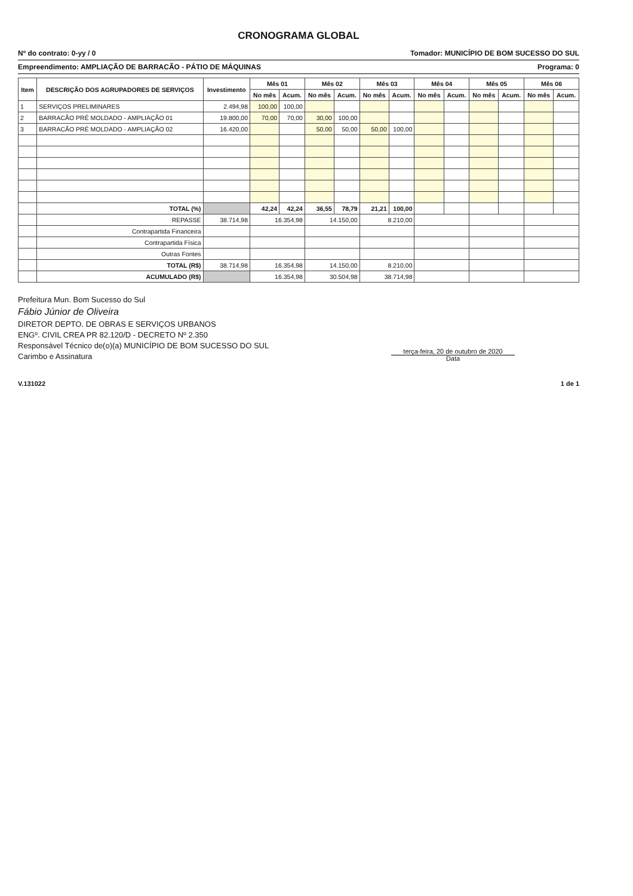CRONOGRAMA GLOBAL
Nº do contrato: 0-yy / 0 Tomador: MUNICÍPIO DE BOM SUCESSO DO SUL
Empreendimento: AMPLIAÇÃO DE BARRACÃO - PÁTIO DE MÁQUINAS Programa: 0
| Item | DESCRIÇÃO DOS AGRUPADORES DE SERVIÇOS | Investimento | Mês 01 | | Mês 02 | | Mês 03 | | Mês 04 | | Mês 05 | | Mês 06 | |
| --- | --- | --- | --- | --- | --- | --- | --- | --- | --- | --- | --- | --- | --- | --- |
| | | | No mês | Acum. | No mês | Acum. | No mês | Acum. | No mês | Acum. | No mês | Acum. | No mês | Acum. |
| 1 | SERVIÇOS PRELIMINARES | 2.494,98 | 100,00 | 100,00 | | | | | | | | | | |
| 2 | BARRACÃO PRÉ MOLDADO - AMPLIAÇÃO 01 | 19.800,00 | 70,00 | 70,00 | 30,00 | 100,00 | | | | | | | | |
| 3 | BARRACÃO PRÉ MOLDADO - AMPLIAÇÃO 02 | 16.420,00 | | | 50,00 | 50,00 | 50,00 | 100,00 | | | | | | |
| | TOTAL (%) | | 42,24 | 42,24 | 36,55 | 78,79 | 21,21 | 100,00 | | | | | | |
| | REPASSE | 38.714,98 | 16.354,98 | | 14.150,00 | | 8.210,00 | | | | | | | |
| | Contrapartida Financeira | | | | | | | | | | | | | |
| | Contrapartida Física | | | | | | | | | | | | | |
| | Outras Fontes | | | | | | | | | | | | | |
| | TOTAL (R$) | 38.714,98 | 16.354,98 | | 14.150,00 | | 8.210,00 | | | | | | | |
| | ACUMULADO (R$) | | 16.354,98 | | 30.504,98 | | 38.714,98 | | | | | | | |
Prefeitura Mun. Bom Sucesso do Sul
Fábio Júnior de Oliveira
DIRETOR DEPTO. DE OBRAS E SERVIÇOS URBANOS
ENGº. CIVIL CREA PR 82.120/D - DECRETO Nº 2.350
Responsável Técnico de(o)(a) MUNICÍPIO DE BOM SUCESSO DO SUL
Carimbo e Assinatura
terça-feira, 20 de outubro de 2020
Data
V.131022 1 de 1